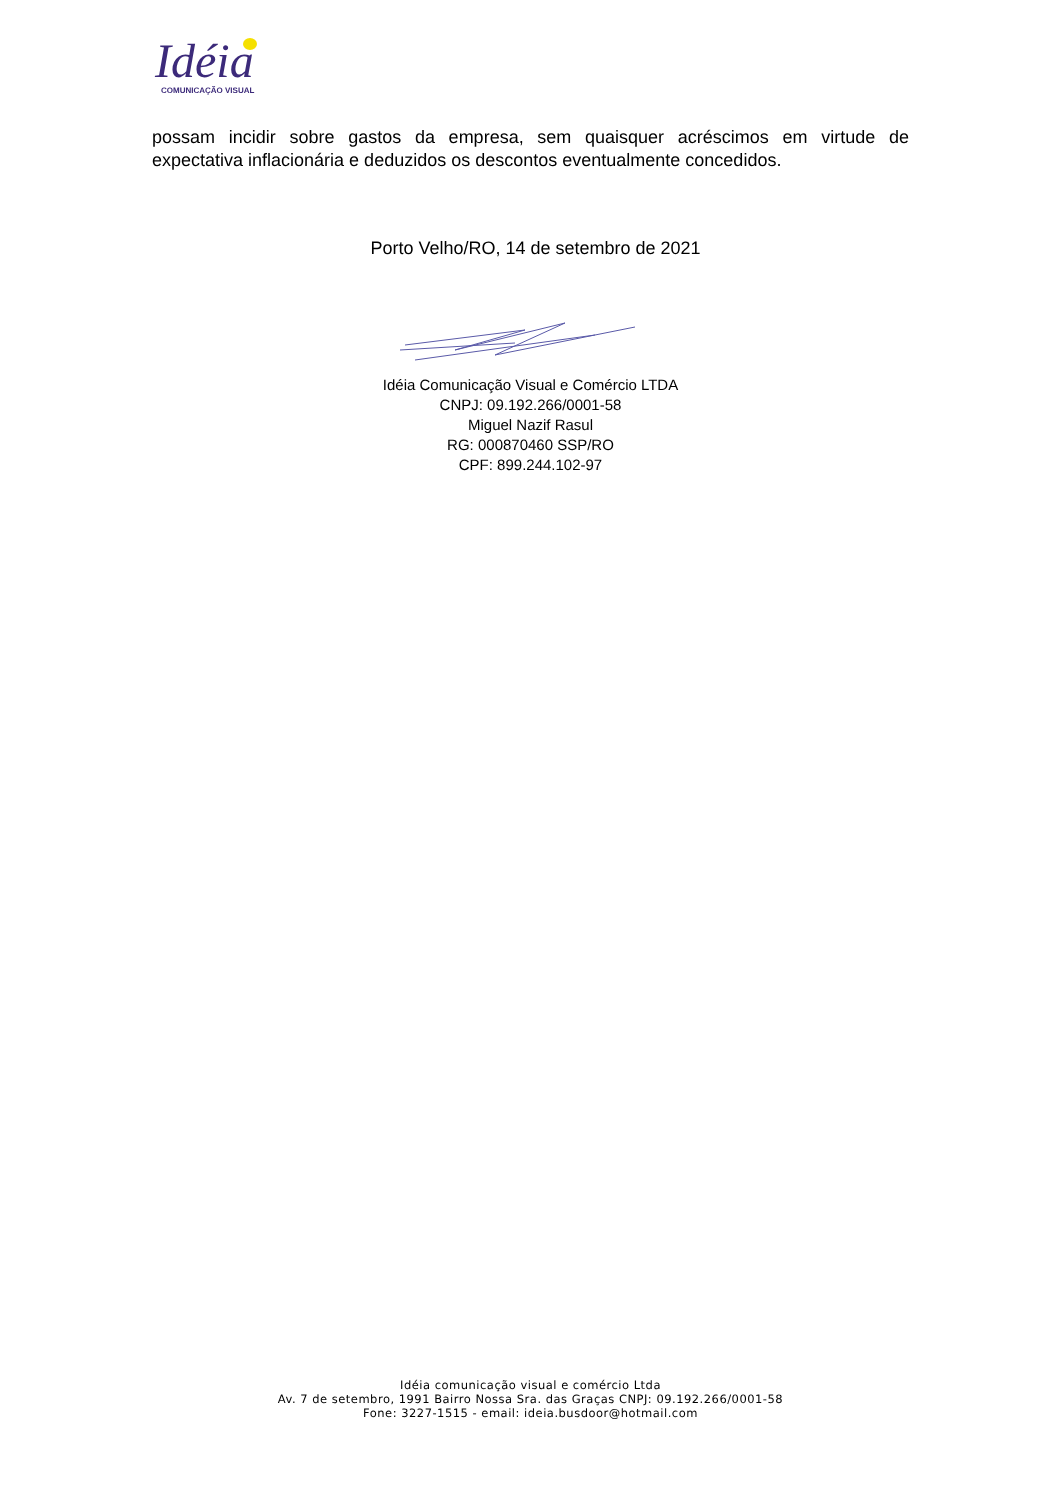Idéia
COMUNICAÇÃO VISUAL
possam incidir sobre gastos da empresa, sem quaisquer acréscimos em virtude de expectativa inflacionária e deduzidos os descontos eventualmente concedidos.
Porto Velho/RO, 14 de setembro de 2021
Idéia Comunicação Visual e Comércio LTDA
CNPJ: 09.192.266/0001-58
Miguel Nazif Rasul
RG: 000870460 SSP/RO
CPF: 899.244.102-97
Idéia comunicação visual e comércio Ltda
Av. 7 de setembro, 1991 Bairro Nossa Sra. das Graças CNPJ: 09.192.266/0001-58
Fone: 3227-1515 - email: ideia.busdoor@hotmail.com